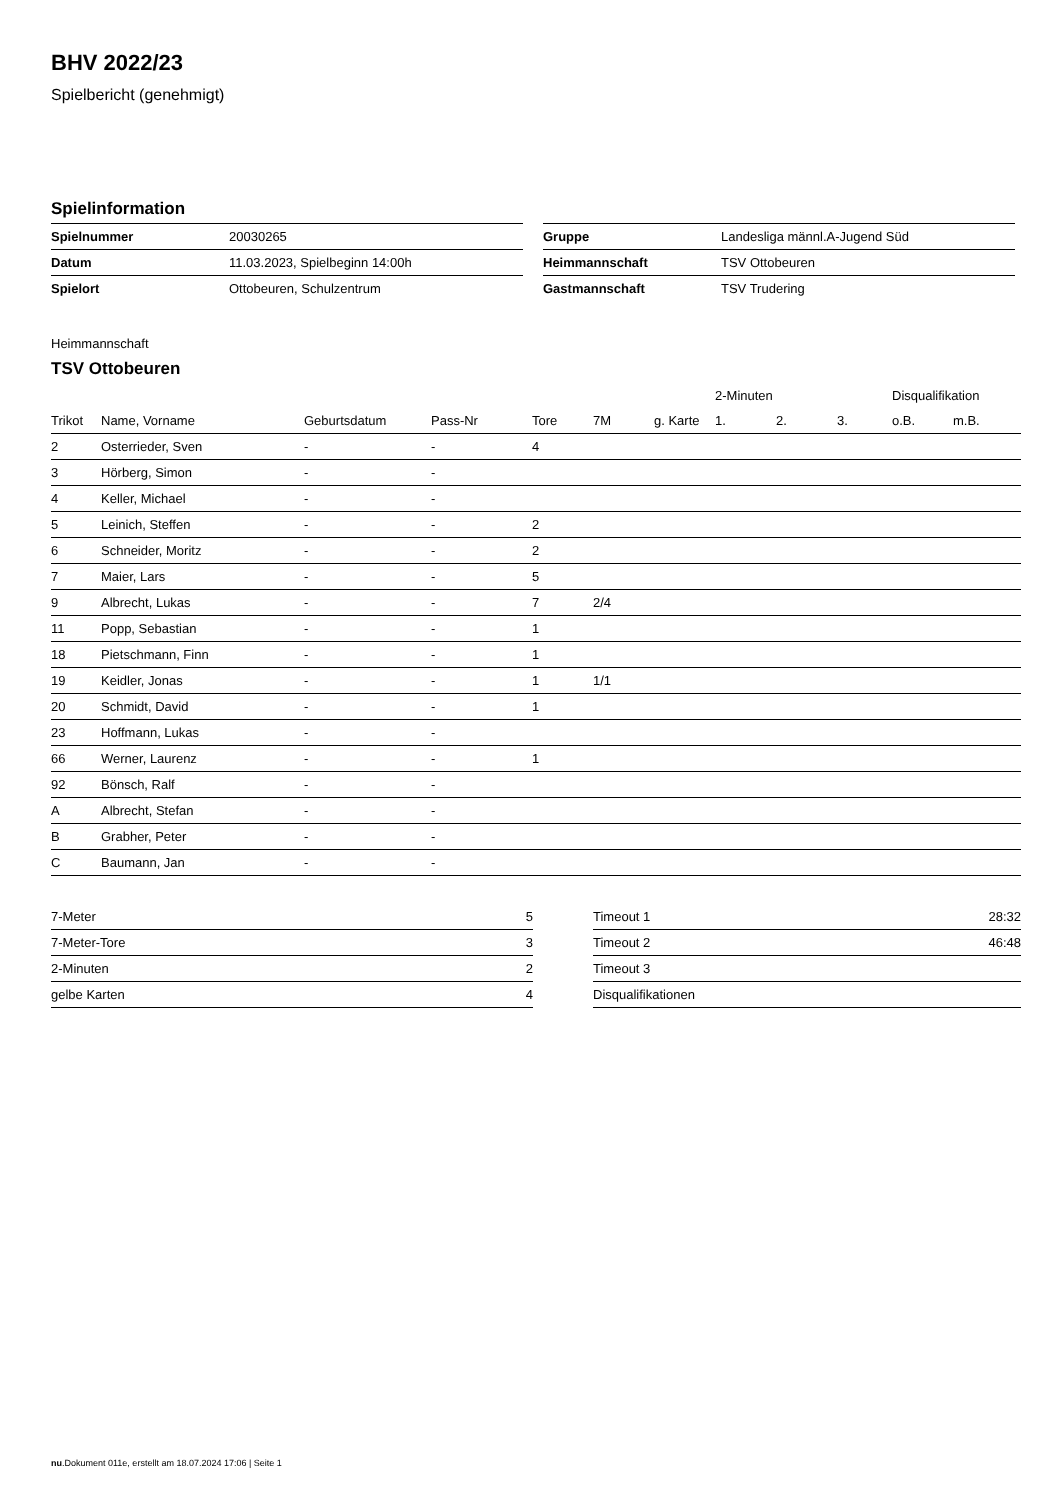BHV 2022/23
Spielbericht (genehmigt)
Spielinformation
| Spielnummer | 20030265 |
| Datum | 11.03.2023, Spielbeginn 14:00h |
| Spielort | Ottobeuren, Schulzentrum |
| Gruppe | Landesliga männl.A-Jugend Süd |
| Heimmannschaft | TSV Ottobeuren |
| Gastmannschaft | TSV Trudering |
Heimmannschaft
TSV Ottobeuren
| | | | | | | | 2-Minuten | | | Disqualifikation | |
| --- | --- | --- | --- | --- | --- | --- | --- | --- | --- | --- | --- |
| Trikot | Name, Vorname | Geburtsdatum | Pass-Nr | Tore | 7M | g. Karte | 1. | 2. | 3. | o.B. | m.B. |
| 2 | Osterrieder, Sven | - | - | 4 | | | | | | | |
| 3 | Hörberg, Simon | - | - | | | | | | | | |
| 4 | Keller, Michael | - | - | | | | | | | | |
| 5 | Leinich, Steffen | - | - | 2 | | | | | | | |
| 6 | Schneider, Moritz | - | - | 2 | | | | | | | |
| 7 | Maier, Lars | - | - | 5 | | | | | | | |
| 9 | Albrecht, Lukas | - | - | 7 | 2/4 | | | | | | |
| 11 | Popp, Sebastian | - | - | 1 | | | | | | | |
| 18 | Pietschmann, Finn | - | - | 1 | | | | | | | |
| 19 | Keidler, Jonas | - | - | 1 | 1/1 | | | | | | |
| 20 | Schmidt, David | - | - | 1 | | | | | | | |
| 23 | Hoffmann, Lukas | - | - | | | | | | | | |
| 66 | Werner, Laurenz | - | - | 1 | | | | | | | |
| 92 | Bönsch, Ralf | - | - | | | | | | | | |
| A | Albrecht, Stefan | - | - | | | | | | | | |
| B | Grabher, Peter | - | - | | | | | | | | |
| C | Baumann, Jan | - | - | | | | | | | | |
| 7-Meter | 5 |
| 7-Meter-Tore | 3 |
| 2-Minuten | 2 |
| gelbe Karten | 4 |
| Timeout 1 | 28:32 |
| Timeout 2 | 46:48 |
| Timeout 3 | |
| Disqualifikationen | |
nu.Dokument 011e, erstellt am 18.07.2024 17:06 | Seite 1